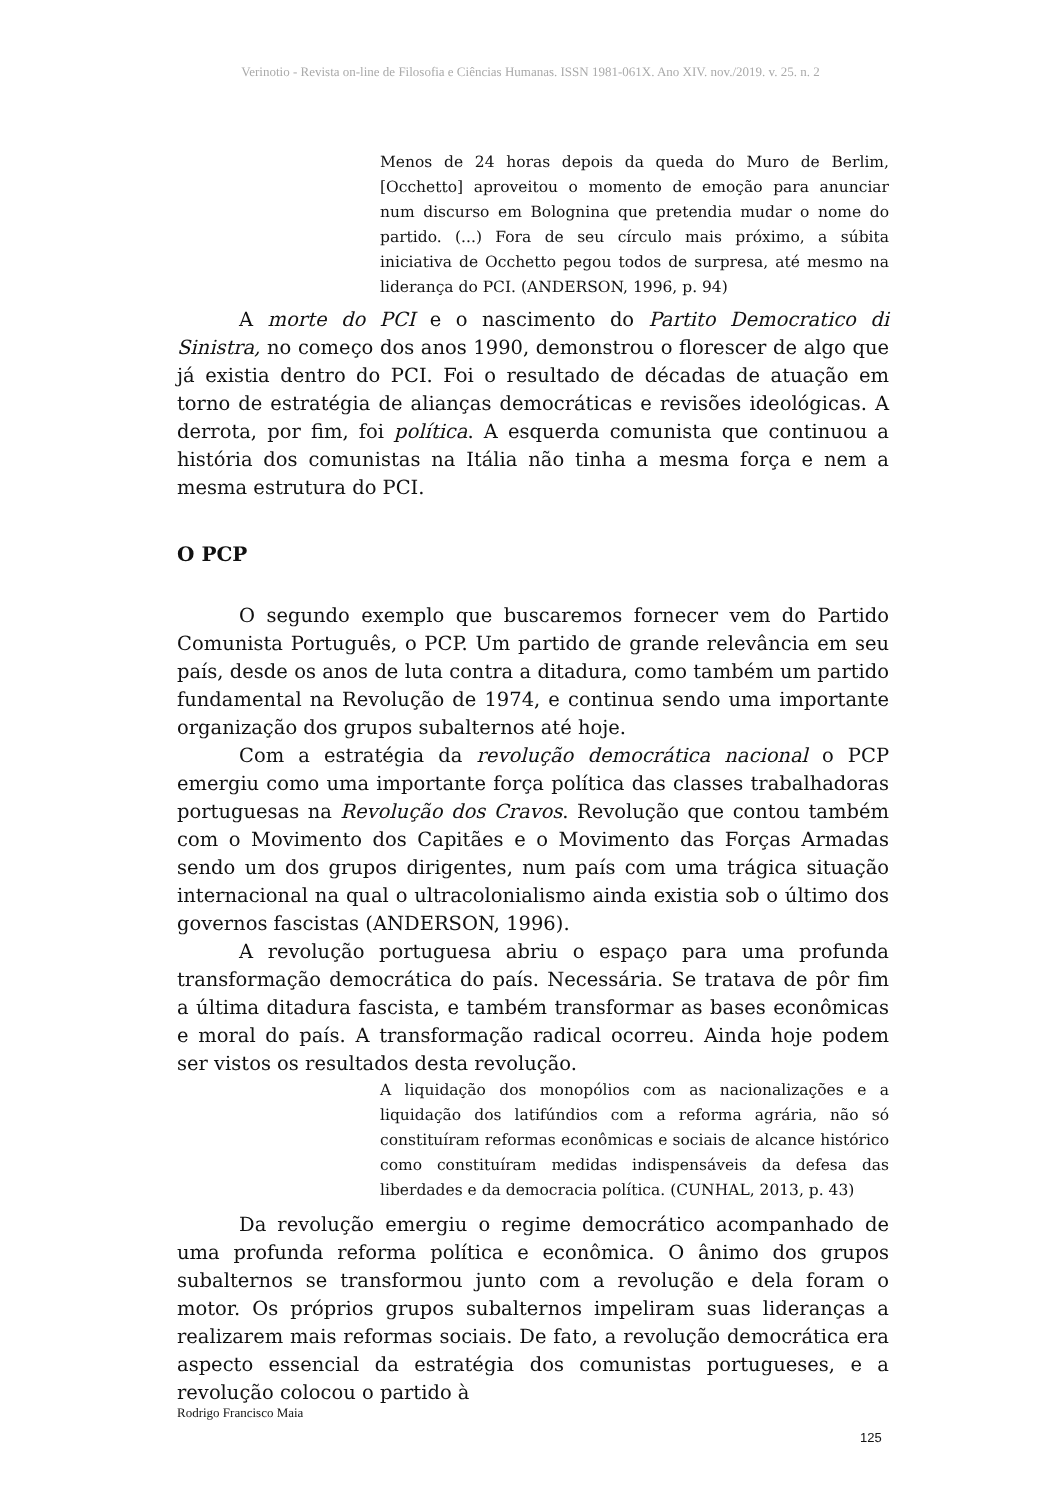Verinotio - Revista on-line de Filosofia e Ciências Humanas. ISSN 1981-061X. Ano XIV. nov./2019. v. 25. n. 2
Menos de 24 horas depois da queda do Muro de Berlim, [Occhetto] aproveitou o momento de emoção para anunciar num discurso em Bolognina que pretendia mudar o nome do partido. (...) Fora de seu círculo mais próximo, a súbita iniciativa de Occhetto pegou todos de surpresa, até mesmo na liderança do PCI. (ANDERSON, 1996, p. 94)
A morte do PCI e o nascimento do Partito Democratico di Sinistra, no começo dos anos 1990, demonstrou o florescer de algo que já existia dentro do PCI. Foi o resultado de décadas de atuação em torno de estratégia de alianças democráticas e revisões ideológicas. A derrota, por fim, foi política. A esquerda comunista que continuou a história dos comunistas na Itália não tinha a mesma força e nem a mesma estrutura do PCI.
O PCP
O segundo exemplo que buscaremos fornecer vem do Partido Comunista Português, o PCP. Um partido de grande relevância em seu país, desde os anos de luta contra a ditadura, como também um partido fundamental na Revolução de 1974, e continua sendo uma importante organização dos grupos subalternos até hoje.
Com a estratégia da revolução democrática nacional o PCP emergiu como uma importante força política das classes trabalhadoras portuguesas na Revolução dos Cravos. Revolução que contou também com o Movimento dos Capitães e o Movimento das Forças Armadas sendo um dos grupos dirigentes, num país com uma trágica situação internacional na qual o ultracolonialismo ainda existia sob o último dos governos fascistas (ANDERSON, 1996).
A revolução portuguesa abriu o espaço para uma profunda transformação democrática do país. Necessária. Se tratava de pôr fim a última ditadura fascista, e também transformar as bases econômicas e moral do país. A transformação radical ocorreu. Ainda hoje podem ser vistos os resultados desta revolução.
A liquidação dos monopólios com as nacionalizações e a liquidação dos latifúndios com a reforma agrária, não só constituíram reformas econômicas e sociais de alcance histórico como constituíram medidas indispensáveis da defesa das liberdades e da democracia política. (CUNHAL, 2013, p. 43)
Da revolução emergiu o regime democrático acompanhado de uma profunda reforma política e econômica. O ânimo dos grupos subalternos se transformou junto com a revolução e dela foram o motor. Os próprios grupos subalternos impeliram suas lideranças a realizarem mais reformas sociais. De fato, a revolução democrática era aspecto essencial da estratégia dos comunistas portugueses, e a revolução colocou o partido à
Rodrigo Francisco Maia
125